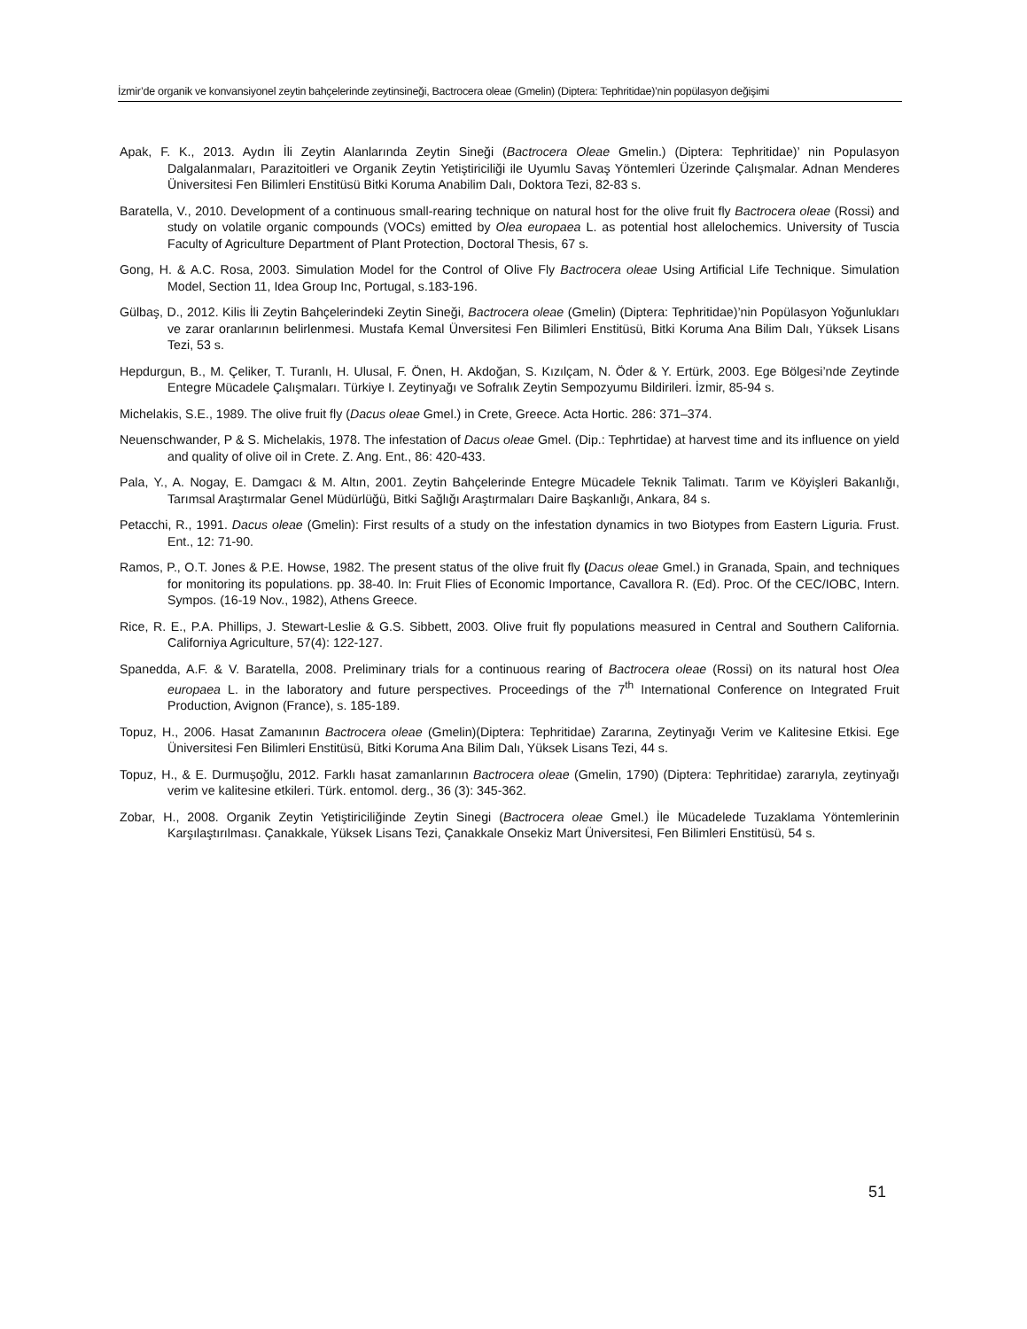İzmir’de organik ve konvansiyonel zeytin bahçelerinde zeytinsineği, Bactrocera oleae (Gmelin) (Diptera: Tephritidae)’nin popülasyon değişimi
Apak, F. K., 2013. Aydın İli Zeytin Alanlarında Zeytin Sineği (Bactrocera Oleae Gmelin.) (Diptera: Tephritidae)’ nin Populasyon Dalgalanmaları, Parazitoitleri ve Organik Zeytin Yetiştiriciliği ile Uyumlu Savaş Yöntemleri Üzerinde Çalışmalar. Adnan Menderes Üniversitesi Fen Bilimleri Enstitüsü Bitki Koruma Anabilim Dalı, Doktora Tezi, 82-83 s.
Baratella, V., 2010. Development of a continuous small-rearing technique on natural host for the olive fruit fly Bactrocera oleae (Rossi) and study on volatile organic compounds (VOCs) emitted by Olea europaea L. as potential host allelochemics. University of Tuscia Faculty of Agriculture Department of Plant Protection, Doctoral Thesis, 67 s.
Gong, H. & A.C. Rosa, 2003. Simulation Model for the Control of Olive Fly Bactrocera oleae Using Artificial Life Technique. Simulation Model, Section 11, Idea Group Inc, Portugal, s.183-196.
Gülbaş, D., 2012. Kilis İli Zeytin Bahçelerindeki Zeytin Sineği, Bactrocera oleae (Gmelin) (Diptera: Tephritidae)’nin Popülasyon Yoğunlukları ve zarar oranlarının belirlenmesi. Mustafa Kemal Ünversitesi Fen Bilimleri Enstitüsü, Bitki Koruma Ana Bilim Dalı, Yüksek Lisans Tezi, 53 s.
Hepdurgun, B., M. Çeliker, T. Turanlı, H. Ulusal, F. Önen, H. Akdoğan, S. Kızılçam, N. Öder & Y. Ertürk, 2003. Ege Bölgesi’nde Zeytinde Entegre Mücadele Çalışmaları. Türkiye I. Zeytinyağı ve Sofralık Zeytin Sempozyumu Bildirileri. İzmir, 85-94 s.
Michelakis, S.E., 1989. The olive fruit fly (Dacus oleae Gmel.) in Crete, Greece. Acta Hortic. 286: 371–374.
Neuenschwander, P & S. Michelakis, 1978. The infestation of Dacus oleae Gmel. (Dip.: Tephrtidae) at harvest time and its influence on yield and quality of olive oil in Crete. Z. Ang. Ent., 86: 420-433.
Pala, Y., A. Nogay, E. Damgacı & M. Altın, 2001. Zeytin Bahçelerinde Entegre Mücadele Teknik Talimatı. Tarım ve Köyişleri Bakanlığı, Tarımsal Araştırmalar Genel Müdürlüğü, Bitki Sağlığı Araştırmaları Daire Başkanlığı, Ankara, 84 s.
Petacchi, R., 1991. Dacus oleae (Gmelin): First results of a study on the infestation dynamics in two Biotypes from Eastern Liguria. Frust. Ent., 12: 71-90.
Ramos, P., O.T. Jones & P.E. Howse, 1982. The present status of the olive fruit fly (Dacus oleae Gmel.) in Granada, Spain, and techniques for monitoring its populations. pp. 38-40. In: Fruit Flies of Economic Importance, Cavallora R. (Ed). Proc. Of the CEC/IOBC, Intern. Sympos. (16-19 Nov., 1982), Athens Greece.
Rice, R. E., P.A. Phillips, J. Stewart-Leslie & G.S. Sibbett, 2003. Olive fruit fly populations measured in Central and Southern California. Californiya Agriculture, 57(4): 122-127.
Spanedda, A.F. & V. Baratella, 2008. Preliminary trials for a continuous rearing of Bactrocera oleae (Rossi) on its natural host Olea europaea L. in the laboratory and future perspectives. Proceedings of the 7<sup>th</sup> International Conference on Integrated Fruit Production, Avignon (France), s. 185-189.
Topuz, H., 2006. Hasat Zamanının Bactrocera oleae (Gmelin)(Diptera: Tephritidae) Zararına, Zeytinyağı Verim ve Kalitesine Etkisi. Ege Üniversitesi Fen Bilimleri Enstitüsü, Bitki Koruma Ana Bilim Dalı, Yüksek Lisans Tezi, 44 s.
Topuz, H., & E. Durmuşoğlu, 2012. Farklı hasat zamanlarının Bactrocera oleae (Gmelin, 1790) (Diptera: Tephritidae) zararıyla, zeytinyağı verim ve kalitesine etkileri. Türk. entomol. derg., 36 (3): 345-362.
Zobar, H., 2008. Organik Zeytin Yetiştiriciliğinde Zeytin Sinegi (Bactrocera oleae Gmel.) İle Mücadelede Tuzaklama Yöntemlerinin Karşılaştırılması. Çanakkale, Yüksek Lisans Tezi, Çanakkale Onsekiz Mart Üniversitesi, Fen Bilimleri Enstitüsü, 54 s.
51